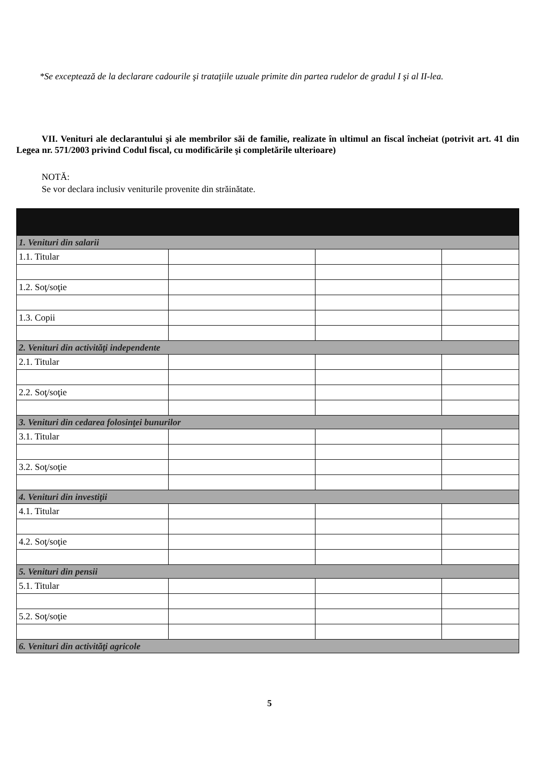*Se exceptează de la declarare cadourile şi trataţiile uzuale primite din partea rudelor de gradul I şi al II-lea.
VII. Venituri ale declarantului şi ale membrilor săi de familie, realizate în ultimul an fiscal încheiat (potrivit art. 41 din Legea nr. 571/2003 privind Codul fiscal, cu modificările şi completările ulterioare)
NOTĂ:
Se vor declara inclusiv veniturile provenite din străinătate.
| 1. Venituri din salarii | | | |
| 1.1. Titular | | | |
| 1.2. Soţ/soţie | | | |
| 1.3. Copii | | | |
| 2. Venituri din activităţi independente | | | |
| 2.1. Titular | | | |
| 2.2. Soţ/soţie | | | |
| 3. Venituri din cedarea folosinţei bunurilor | | | |
| 3.1. Titular | | | |
| 3.2. Soţ/soţie | | | |
| 4. Venituri din investiţii | | | |
| 4.1. Titular | | | |
| 4.2. Soţ/soţie | | | |
| 5. Venituri din pensii | | | |
| 5.1. Titular | | | |
| 5.2. Soţ/soţie | | | |
| 6. Venituri din activităţi agricole | | | |
5